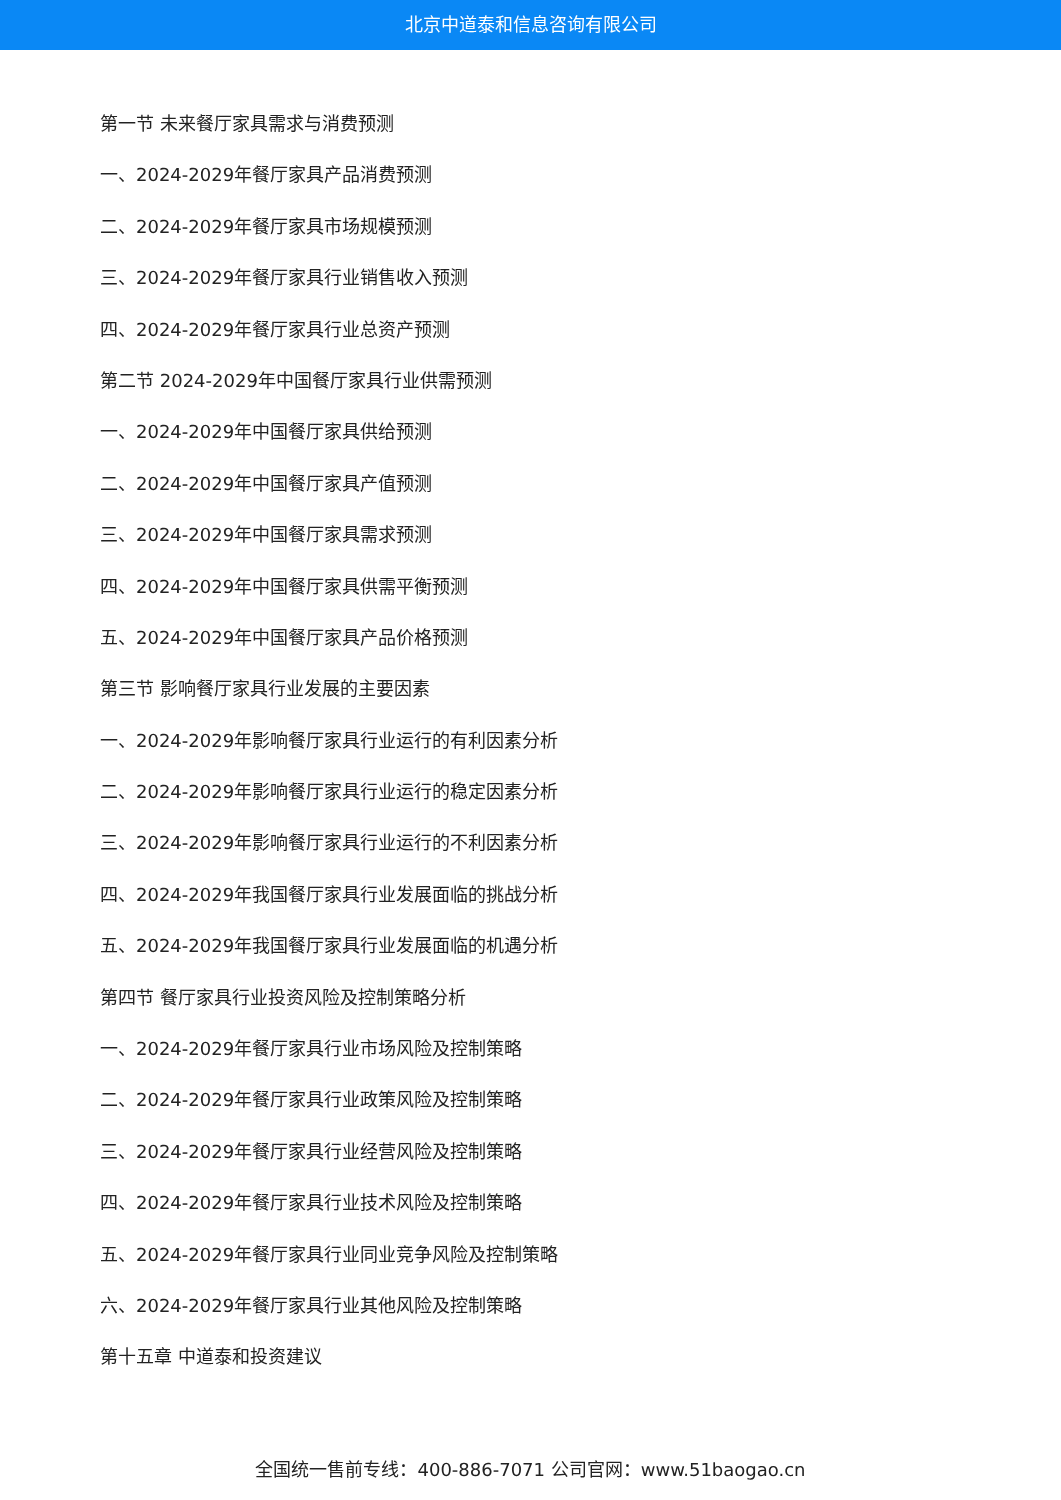北京中道泰和信息咨询有限公司
第一节 未来餐厅家具需求与消费预测
一、2024-2029年餐厅家具产品消费预测
二、2024-2029年餐厅家具市场规模预测
三、2024-2029年餐厅家具行业销售收入预测
四、2024-2029年餐厅家具行业总资产预测
第二节 2024-2029年中国餐厅家具行业供需预测
一、2024-2029年中国餐厅家具供给预测
二、2024-2029年中国餐厅家具产值预测
三、2024-2029年中国餐厅家具需求预测
四、2024-2029年中国餐厅家具供需平衡预测
五、2024-2029年中国餐厅家具产品价格预测
第三节 影响餐厅家具行业发展的主要因素
一、2024-2029年影响餐厅家具行业运行的有利因素分析
二、2024-2029年影响餐厅家具行业运行的稳定因素分析
三、2024-2029年影响餐厅家具行业运行的不利因素分析
四、2024-2029年我国餐厅家具行业发展面临的挑战分析
五、2024-2029年我国餐厅家具行业发展面临的机遇分析
第四节 餐厅家具行业投资风险及控制策略分析
一、2024-2029年餐厅家具行业市场风险及控制策略
二、2024-2029年餐厅家具行业政策风险及控制策略
三、2024-2029年餐厅家具行业经营风险及控制策略
四、2024-2029年餐厅家具行业技术风险及控制策略
五、2024-2029年餐厅家具行业同业竞争风险及控制策略
六、2024-2029年餐厅家具行业其他风险及控制策略
第十五章 中道泰和投资建议
全国统一售前专线：400-886-7071 公司官网：www.51baogao.cn